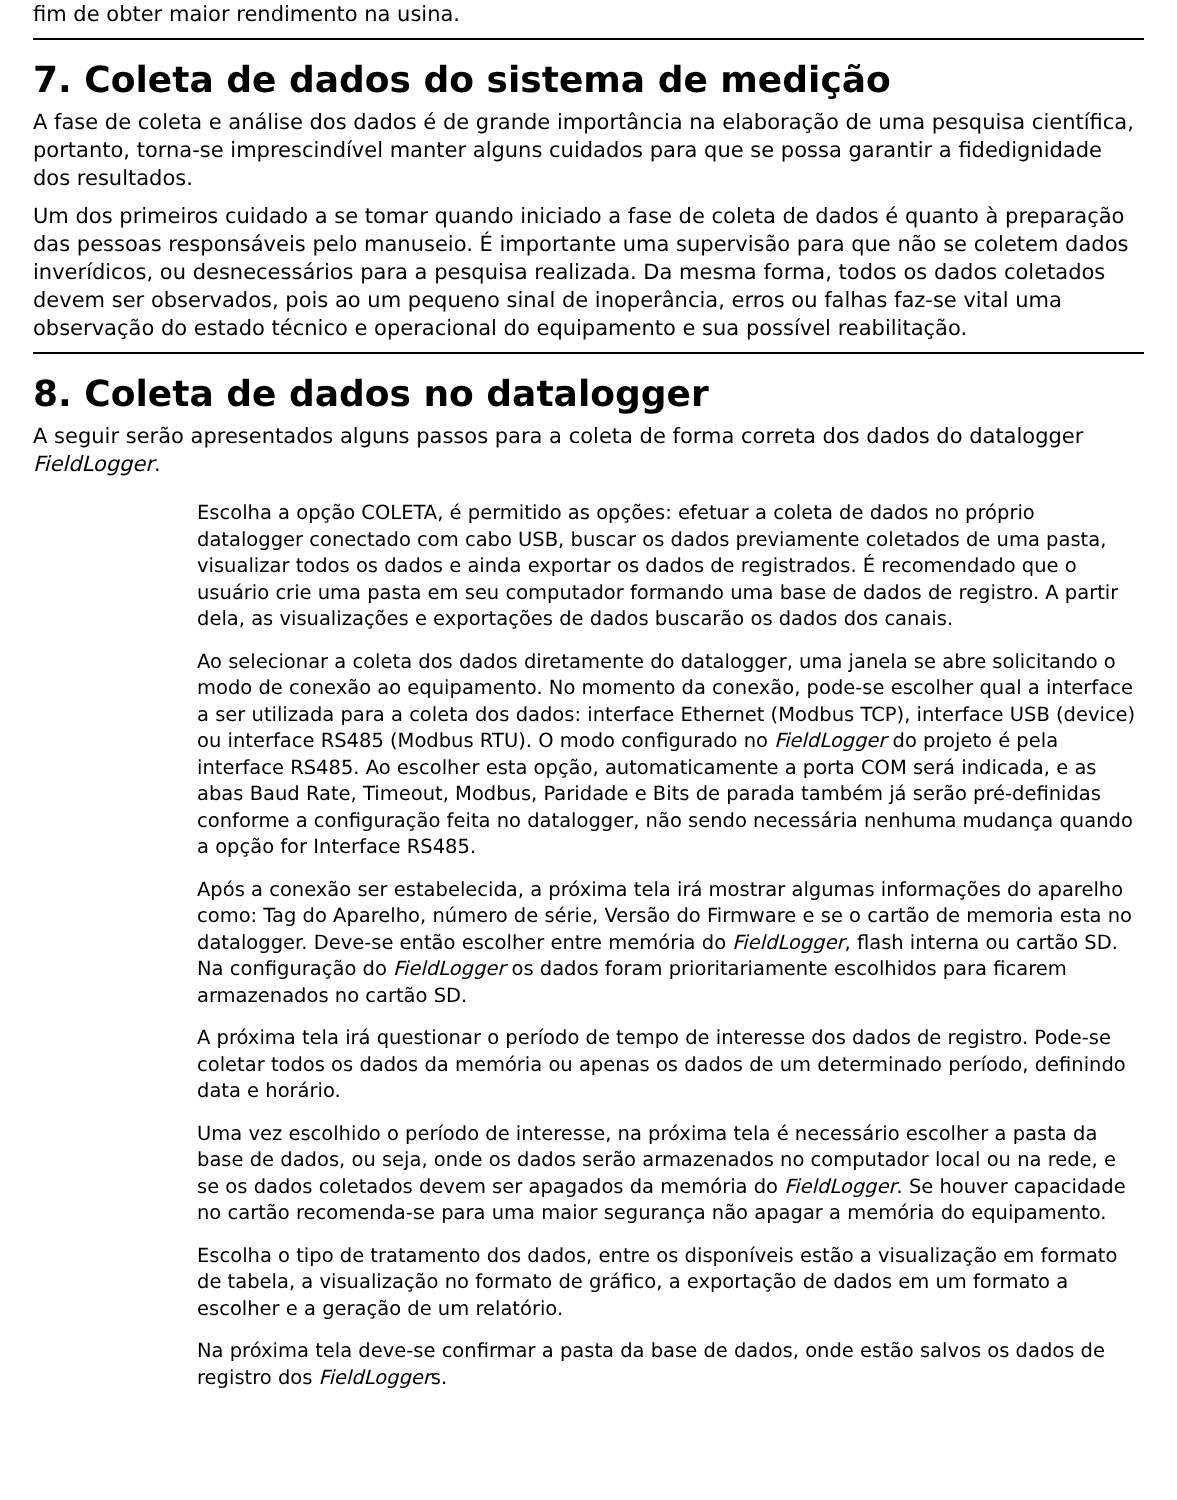fim de obter maior rendimento na usina.
7. Coleta de dados do sistema de medição
A fase de coleta e análise dos dados é de grande importância na elaboração de uma pesquisa científica, portanto, torna-se imprescindível manter alguns cuidados para que se possa garantir a fidedignidade dos resultados.
Um dos primeiros cuidado a se tomar quando iniciado a fase de coleta de dados é quanto à preparação das pessoas responsáveis pelo manuseio. É importante uma supervisão para que não se coletem dados inverídicos, ou desnecessários para a pesquisa realizada. Da mesma forma, todos os dados coletados devem ser observados, pois ao um pequeno sinal de inoperância, erros ou falhas faz-se vital uma observação do estado técnico e operacional do equipamento e sua possível reabilitação.
8. Coleta de dados no datalogger
A seguir serão apresentados alguns passos para a coleta de forma correta dos dados do datalogger FieldLogger.
Escolha a opção COLETA, é permitido as opções: efetuar a coleta de dados no próprio datalogger conectado com cabo USB, buscar os dados previamente coletados de uma pasta, visualizar todos os dados e ainda exportar os dados de registrados. É recomendado que o usuário crie uma pasta em seu computador formando uma base de dados de registro. A partir dela, as visualizações e exportações de dados buscarão os dados dos canais.
Ao selecionar a coleta dos dados diretamente do datalogger, uma janela se abre solicitando o modo de conexão ao equipamento. No momento da conexão, pode-se escolher qual a interface a ser utilizada para a coleta dos dados: interface Ethernet (Modbus TCP), interface USB (device) ou interface RS485 (Modbus RTU). O modo configurado no FieldLogger do projeto é pela interface RS485. Ao escolher esta opção, automaticamente a porta COM será indicada, e as abas Baud Rate, Timeout, Modbus, Paridade e Bits de parada também já serão pré-definidas conforme a configuração feita no datalogger, não sendo necessária nenhuma mudança quando a opção for Interface RS485.
Após a conexão ser estabelecida, a próxima tela irá mostrar algumas informações do aparelho como: Tag do Aparelho, número de série, Versão do Firmware e se o cartão de memoria esta no datalogger. Deve-se então escolher entre memória do FieldLogger, flash interna ou cartão SD. Na configuração do FieldLogger os dados foram prioritariamente escolhidos para ficarem armazenados no cartão SD.
A próxima tela irá questionar o período de tempo de interesse dos dados de registro. Pode-se coletar todos os dados da memória ou apenas os dados de um determinado período, definindo data e horário.
Uma vez escolhido o período de interesse, na próxima tela é necessário escolher a pasta da base de dados, ou seja, onde os dados serão armazenados no computador local ou na rede, e se os dados coletados devem ser apagados da memória do FieldLogger. Se houver capacidade no cartão recomenda-se para uma maior segurança não apagar a memória do equipamento.
Escolha o tipo de tratamento dos dados, entre os disponíveis estão a visualização em formato de tabela, a visualização no formato de gráfico, a exportação de dados em um formato a escolher e a geração de um relatório.
Na próxima tela deve-se confirmar a pasta da base de dados, onde estão salvos os dados de registro dos FieldLoggers.